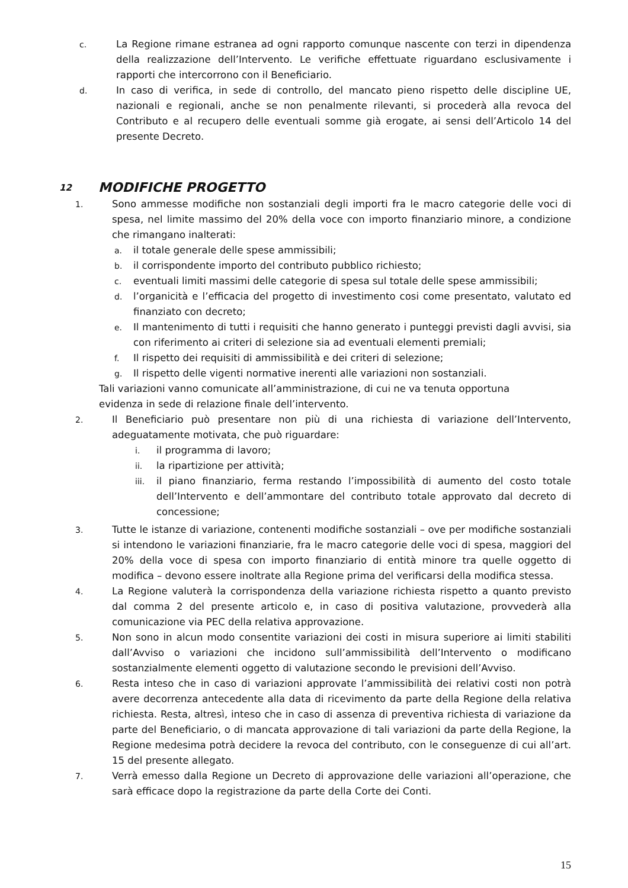c. La Regione rimane estranea ad ogni rapporto comunque nascente con terzi in dipendenza della realizzazione dell’Intervento. Le verifiche effettuate riguardano esclusivamente i rapporti che intercorrono con il Beneficiario.
d. In caso di verifica, in sede di controllo, del mancato pieno rispetto delle discipline UE, nazionali e regionali, anche se non penalmente rilevanti, si procederà alla revoca del Contributo e al recupero delle eventuali somme già erogate, ai sensi dell’Articolo 14 del presente Decreto.
12 MODIFICHE PROGETTO
1. Sono ammesse modifiche non sostanziali degli importi fra le macro categorie delle voci di spesa, nel limite massimo del 20% della voce con importo finanziario minore, a condizione che rimangano inalterati:
a. il totale generale delle spese ammissibili;
b. il corrispondente importo del contributo pubblico richiesto;
c. eventuali limiti massimi delle categorie di spesa sul totale delle spese ammissibili;
d. l’organicità e l’efficacia del progetto di investimento cosi come presentato, valutato ed finanziato con decreto;
e. Il mantenimento di tutti i requisiti che hanno generato i punteggi previsti dagli avvisi, sia con riferimento ai criteri di selezione sia ad eventuali elementi premiali;
f. Il rispetto dei requisiti di ammissibilità e dei criteri di selezione;
g. Il rispetto delle vigenti normative inerenti alle variazioni non sostanziali.
Tali variazioni vanno comunicate all’amministrazione, di cui ne va tenuta opportuna
evidenza in sede di relazione finale dell’intervento.
2. Il Beneficiario può presentare non più di una richiesta di variazione dell’Intervento, adeguatamente motivata, che può riguardare:
i. il programma di lavoro;
ii. la ripartizione per attività;
iii. il piano finanziario, ferma restando l’impossibilità di aumento del costo totale dell’Intervento e dell’ammontare del contributo totale approvato dal decreto di concessione;
3. Tutte le istanze di variazione, contenenti modifiche sostanziali – ove per modifiche sostanziali si intendono le variazioni finanziarie, fra le macro categorie delle voci di spesa, maggiori del 20% della voce di spesa con importo finanziario di entità minore tra quelle oggetto di modifica – devono essere inoltrate alla Regione prima del verificarsi della modifica stessa.
4. La Regione valuterà la corrispondenza della variazione richiesta rispetto a quanto previsto dal comma 2 del presente articolo e, in caso di positiva valutazione, provvederà alla comunicazione via PEC della relativa approvazione.
5. Non sono in alcun modo consentite variazioni dei costi in misura superiore ai limiti stabiliti dall’Avviso o variazioni che incidono sull’ammissibilità dell’Intervento o modificano sostanzialmente elementi oggetto di valutazione secondo le previsioni dell’Avviso.
6. Resta inteso che in caso di variazioni approvate l’ammissibilità dei relativi costi non potrà avere decorrenza antecedente alla data di ricevimento da parte della Regione della relativa richiesta. Resta, altresì, inteso che in caso di assenza di preventiva richiesta di variazione da parte del Beneficiario, o di mancata approvazione di tali variazioni da parte della Regione, la Regione medesima potrà decidere la revoca del contributo, con le conseguenze di cui all’art. 15 del presente allegato.
7. Verrà emesso dalla Regione un Decreto di approvazione delle variazioni all’operazione, che sarà efficace dopo la registrazione da parte della Corte dei Conti.
15